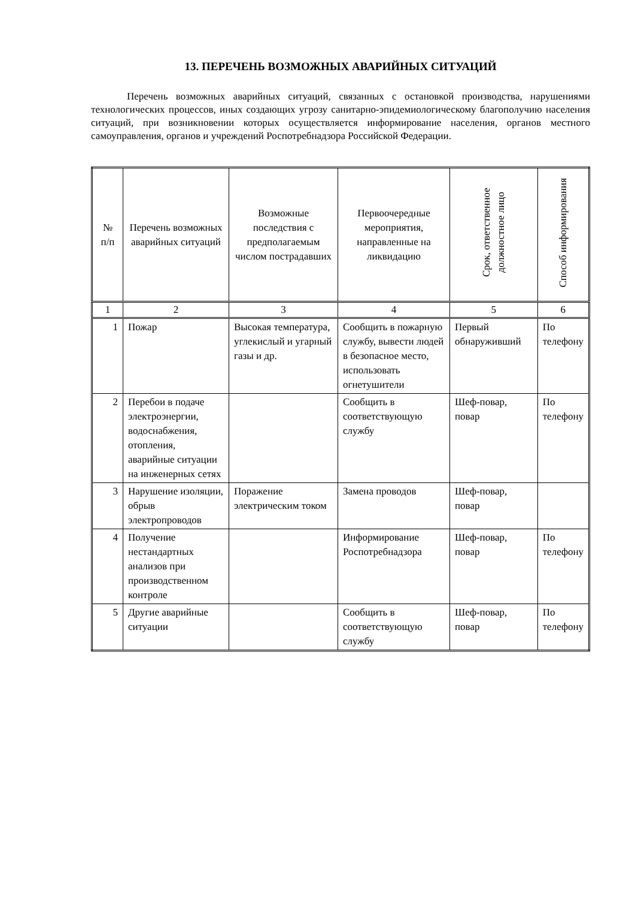13. ПЕРЕЧЕНЬ ВОЗМОЖНЫХ АВАРИЙНЫХ СИТУАЦИЙ
Перечень возможных аварийных ситуаций, связанных с остановкой производства, нарушениями технологических процессов, иных создающих угрозу санитарно-эпидемиологическому благополучию населения ситуаций, при возникновении которых осуществляется информирование населения, органов местного самоуправления, органов и учреждений Роспотребнадзора Российской Федерации.
| № п/п | Перечень возможных аварийных ситуаций | Возможные последствия с предполагаемым числом пострадавших | Первоочередные мероприятия, направленные на ликвидацию | Срок, ответственное должностное лицо | Способ информирования |
| --- | --- | --- | --- | --- | --- |
| 1 | 2 | 3 | 4 | 5 | 6 |
| 1 | Пожар | Высокая температура, углекислый и угарный газы и др. | Сообщить в пожарную службу, вывести людей в безопасное место, использовать огнетушители | Первый обнаруживший | По телефону |
| 2 | Перебои в подаче электроэнергии, водоснабжения, отопления, аварийные ситуации на инженерных сетях | | Сообщить в соответствующую службу | Шеф-повар, повар | По телефону |
| 3 | Нарушение изоляции, обрыв электропроводов | Поражение электрическим током | Замена проводов | Шеф-повар, повар | |
| 4 | Получение нестандартных анализов при производственном контроле | | Информирование Роспотребнадзора | Шеф-повар, повар | По телефону |
| 5 | Другие аварийные ситуации | | Сообщить в соответствующую службу | Шеф-повар, повар | По телефону |